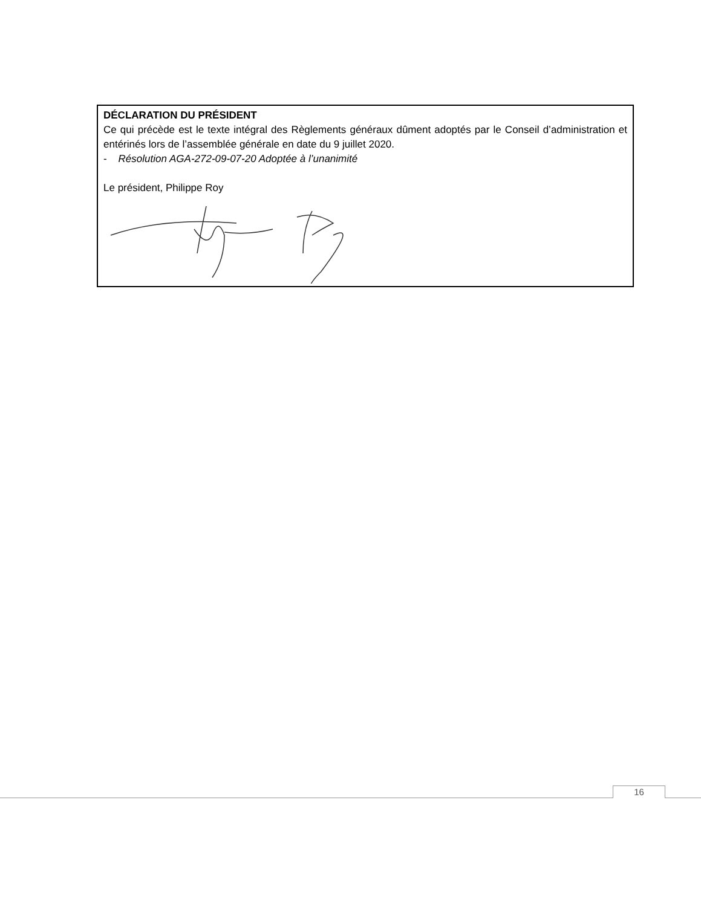DÉCLARATION DU PRÉSIDENT
Ce qui précède est le texte intégral des Règlements généraux dûment adoptés par le Conseil d’administration et entérinés lors de l’assemblée générale en date du 9 juillet 2020.
- Résolution AGA-272-09-07-20 Adoptée à l’unanimité
Le président, Philippe Roy
16